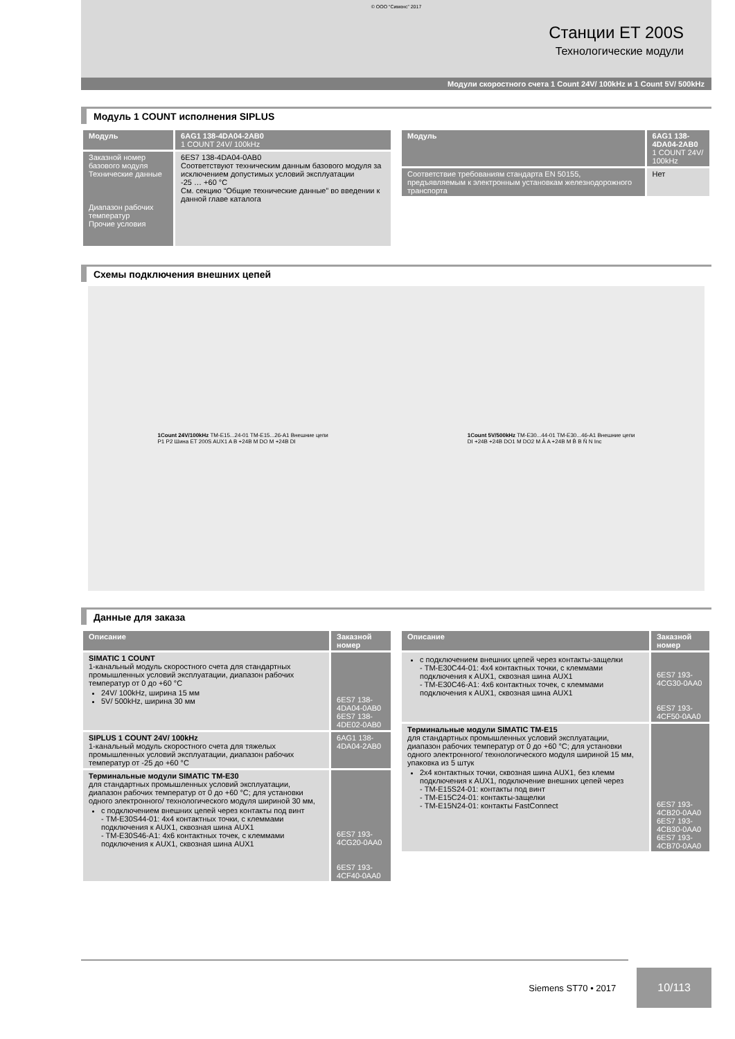© ООО “Сименс” 2017
Станции ET 200S
Технологические модули
Модули скоростного счета 1 Count 24V/ 100kHz и 1 Count 5V/ 500kHz
Модуль 1 COUNT исполнения SIPLUS
| Модуль | 6AG1 138-4DA04-2AB0 1 COUNT 24V/ 100kHz |
| --- | --- |
| Заказной номер базового модуля Технические данные Диапазон рабочих температур Прочие условия | 6ES7 138-4DA04-0AB0 Соответствуют техническим данным базового модуля за исключением допустимых условий эксплуатации -25 … +60 °C См. секцию “Общие технические данные” во введении к данной главе каталога |
| Модуль | 6AG1 138-4DA04-2AB0 1 COUNT 24V/ 100kHz |
| --- | --- |
| Соответствие требованиям стандарта EN 50155, предъявляемым к электронным установкам железнодорожного транспорта | Нет |
Схемы подключения внешних цепей
1Count 24V/100kHz TM-E15...24-01 TM-E15...26-A1 Внешние цепи
P1 P2 Шина ET 200S AUX1 A B +24B M DO M +24B DI
1Count 5V/500kHz TM-E30...44-01 TM-E30...46-A1 Внешние цепи
DI +24B +24B DO1 M DO2 M Ā A +24B M B̄ B N̄ N Inc
Данные для заказа
| Описание | Заказной номер |
| --- | --- |
| SIMATIC 1 COUNT 1-канальный модуль скоростного счета для стандартных промышленных условий эксплуатации, диапазон рабочих температур от 0 до +60 °C 24V/ 100kHz, ширина 15 мм 5V/ 500kHz, ширина 30 мм | 6ES7 138-4DA04-0AB0 6ES7 138-4DE02-0AB0 |
| SIPLUS 1 COUNT 24V/ 100kHz 1-канальный модуль скоростного счета для тяжелых промышленных условий эксплуатации, диапазон рабочих температур от -25 до +60 °C | 6AG1 138-4DA04-2AB0 |
| Терминальные модули SIMATIC TM-E30 для стандартных промышленных условий эксплуатации, диапазон рабочих температур от 0 до +60 °C; для установки одного электронного/ технологического модуля шириной 30 мм, с подключением внешних цепей через контакты под винт - TM-E30S44-01: 4x4 контактных точки, с клеммами подключения к AUX1, сквозная шина AUX1 - TM-E30S46-A1: 4x6 контактных точек, с клеммами подключения к AUX1, сквозная шина AUX1 | 6ES7 193-4CG20-0AA0 6ES7 193-4CF40-0AA0 |
| Описание | Заказной номер |
| --- | --- |
| с подключением внешних цепей через контакты-защелки - TM-E30C44-01: 4x4 контактных точки, с клеммами подключения к AUX1, сквозная шина AUX1 - TM-E30C46-A1: 4x6 контактных точек, с клеммами подключения к AUX1, сквозная шина AUX1 | 6ES7 193-4CG30-0AA0 6ES7 193-4CF50-0AA0 |
| Терминальные модули SIMATIC TM-E15 для стандартных промышленных условий эксплуатации, диапазон рабочих температур от 0 до +60 °C; для установки одного электронного/ технологического модуля шириной 15 мм, упаковка из 5 штук 2x4 контактных точки, сквозная шина AUX1, без клемм подключения к AUX1, подключение внешних цепей через - TM-E15S24-01: контакты под винт - TM-E15C24-01: контакты-защелки - TM-E15N24-01: контакты FastConnect | 6ES7 193-4CB20-0AA0 6ES7 193-4CB30-0AA0 6ES7 193-4CB70-0AA0 |
Siemens ST70 • 2017 10/113